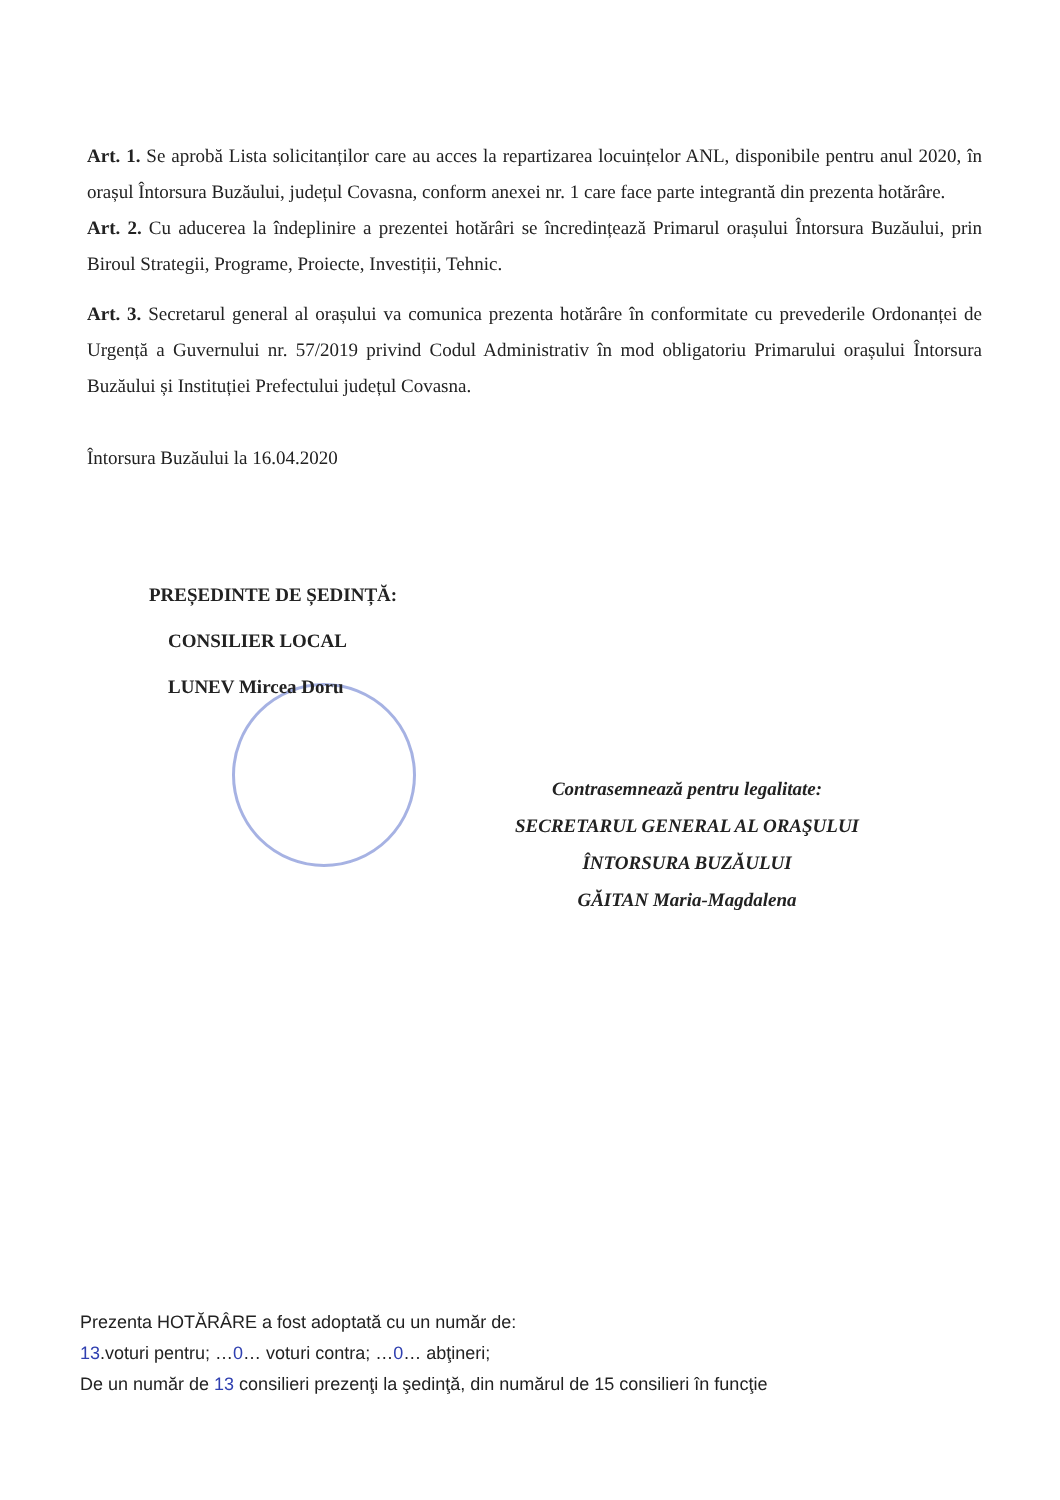Art. 1. Se aprobă Lista solicitanților care au acces la repartizarea locuințelor ANL, disponibile pentru anul 2020, în orașul Întorsura Buzăului, județul Covasna, conform anexei nr. 1 care face parte integrantă din prezenta hotărâre.
Art. 2. Cu aducerea la îndeplinire a prezentei hotărâri se încredințează Primarul orașului Întorsura Buzăului, prin Biroul Strategii, Programe, Proiecte, Investiții, Tehnic.
Art. 3. Secretarul general al orașului va comunica prezenta hotărâre în conformitate cu prevederile Ordonanței de Urgență a Guvernului nr. 57/2019 privind Codul Administrativ în mod obligatoriu Primarului orașului Întorsura Buzăului și Instituției Prefectului județul Covasna.
Întorsura Buzăului la 16.04.2020
PREȘEDINTE DE ȘEDINȚĂ:
CONSILIER LOCAL
LUNEV Mircea Doru
Contrasemnează pentru legalitate:
SECRETARUL GENERAL AL ORAŞULUI
ÎNTORSURA BUZĂULUI
GĂITAN Maria-Magdalena
Prezenta HOTĂRÂRE a fost adoptată cu un număr de:
13.voturi pentru; …0… voturi contra; …0… abţineri;
De un număr de 13 consilieri prezenţi la şedinţă, din numărul de 15 consilieri în funcţie